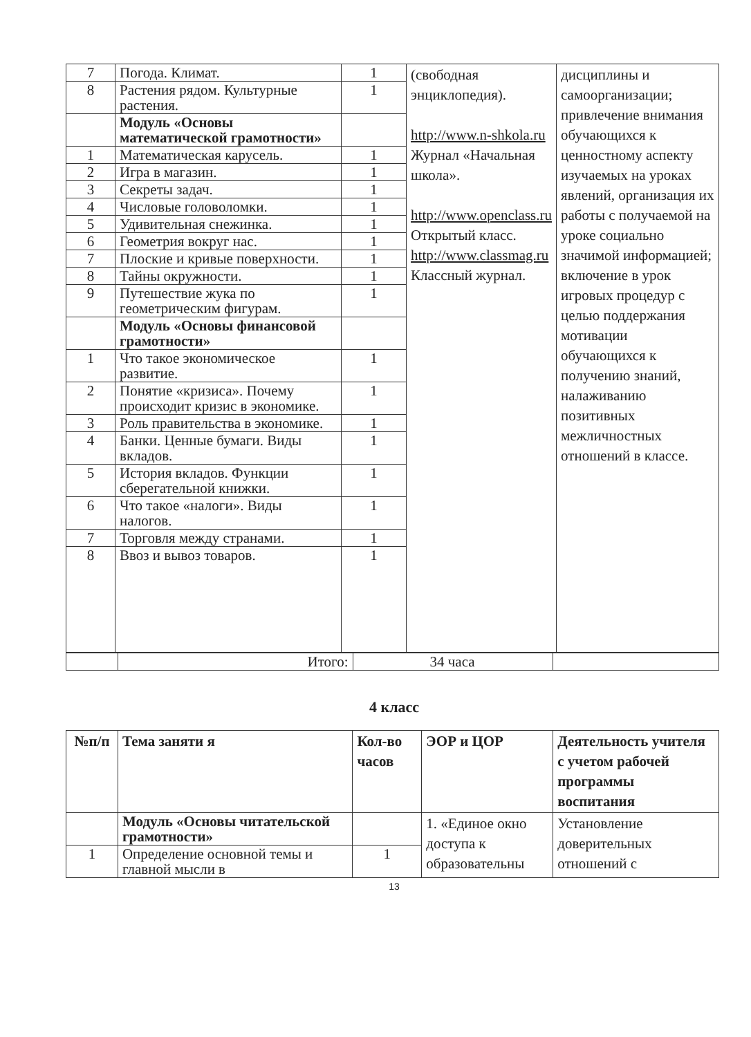| 7 | Погода. Климат. | 1 | (свободная энциклопедия). http://www.n-shkola.ru Журнал «Начальная школа». http://www.openclass.ru Открытый класс. http://www.classmag.ru Классный журнал. | дисциплины и самоорганизации; привлечение внимания обучающихся к ценностному аспекту изучаемых на уроках явлений, организация их работы с получаемой на уроке социально значимой информацией; включение в урок игровых процедур с целью поддержания мотивации обучающихся к получению знаний, налаживанию позитивных межличностных отношений в классе. |
| 8 | Растения рядом. Культурные растения. | 1 | | |
| | Модуль «Основы математической грамотности» | | | |
| 1 | Математическая карусель. | 1 | | |
| 2 | Игра в магазин. | 1 | | |
| 3 | Секреты задач. | 1 | | |
| 4 | Числовые головоломки. | 1 | | |
| 5 | Удивительная снежинка. | 1 | | |
| 6 | Геометрия вокруг нас. | 1 | | |
| 7 | Плоские и кривые поверхности. | 1 | | |
| 8 | Тайны окружности. | 1 | | |
| 9 | Путешествие жука по геометрическим фигурам. | 1 | | |
| | Модуль «Основы финансовой грамотности» | | | |
| 1 | Что такое экономическое развитие. | 1 | | |
| 2 | Понятие «кризиса». Почему происходит кризис в экономике. | 1 | | |
| 3 | Роль правительства в экономике. | 1 | | |
| 4 | Банки. Ценные бумаги. Виды вкладов. | 1 | | |
| 5 | История вкладов. Функции сберегательной книжки. | 1 | | |
| 6 | Что такое «налоги». Виды налогов. | 1 | | |
| 7 | Торговля между странами. | 1 | | |
| 8 | Ввоз и вывоз товаров. | 1 | | |
| | Итого: | 34 часа | |
4 класс
| №п/п | Тема заняти я | Кол-во часов | ЭОР и ЦОР | Деятельность учителя с учетом рабочей программы воспитания |
| | Модуль «Основы читательской грамотности» | | 1. «Единое окно доступа к образовательны | Установление доверительных отношений с |
| 1 | Определение основной темы и главной мысли в | 1 | | |
13